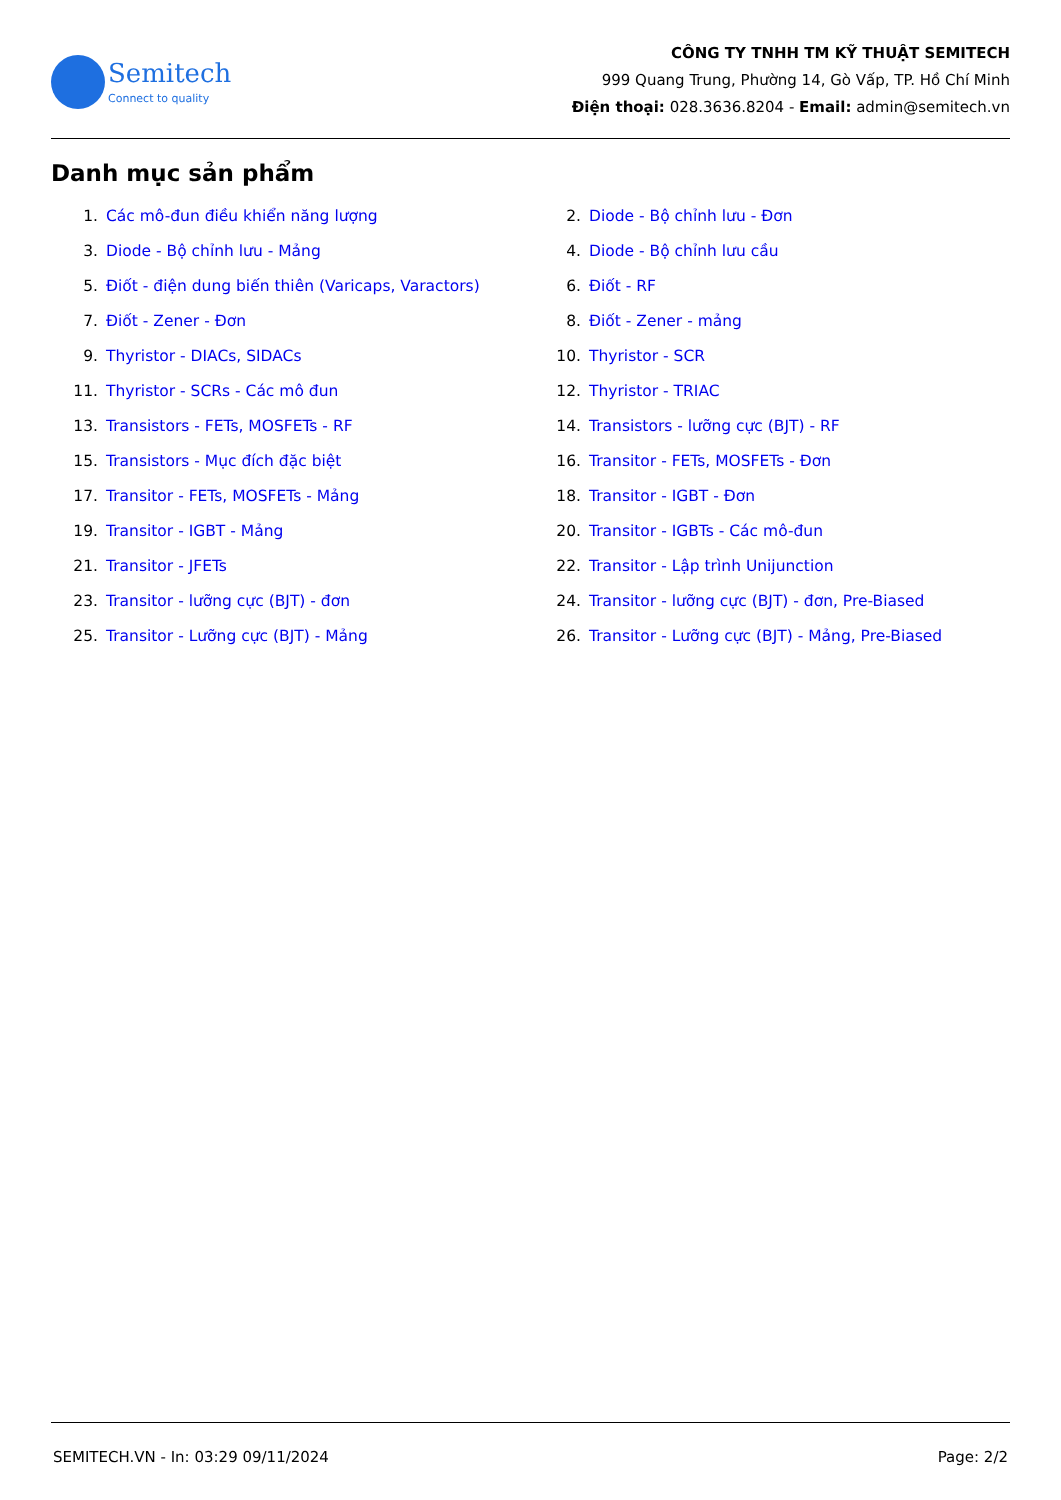Semitech
Connect to quality
CÔNG TY TNHH TM KỸ THUẬT SEMITECH
999 Quang Trung, Phường 14, Gò Vấp, TP. Hồ Chí Minh
Điện thoại: 028.3636.8204 - Email: admin@semitech.vn
Danh mục sản phẩm
1. Các mô-đun điều khiển năng lượng
2. Diode - Bộ chỉnh lưu - Đơn
3. Diode - Bộ chỉnh lưu - Mảng
4. Diode - Bộ chỉnh lưu cầu
5. Điốt - điện dung biến thiên (Varicaps, Varactors)
6. Điốt - RF
7. Điốt - Zener - Đơn
8. Điốt - Zener - mảng
9. Thyristor - DIACs, SIDACs
10. Thyristor - SCR
11. Thyristor - SCRs - Các mô đun
12. Thyristor - TRIAC
13. Transistors - FETs, MOSFETs - RF
14. Transistors - lưỡng cực (BJT) - RF
15. Transistors - Mục đích đặc biệt
16. Transitor - FETs, MOSFETs - Đơn
17. Transitor - FETs, MOSFETs - Mảng
18. Transitor - IGBT - Đơn
19. Transitor - IGBT - Mảng
20. Transitor - IGBTs - Các mô-đun
21. Transitor - JFETs
22. Transitor - Lập trình Unijunction
23. Transitor - lưỡng cực (BJT) - đơn
24. Transitor - lưỡng cực (BJT) - đơn, Pre-Biased
25. Transitor - Lưỡng cực (BJT) - Mảng
26. Transitor - Lưỡng cực (BJT) - Mảng, Pre-Biased
SEMITECH.VN - In: 03:29 09/11/2024 Page: 2/2